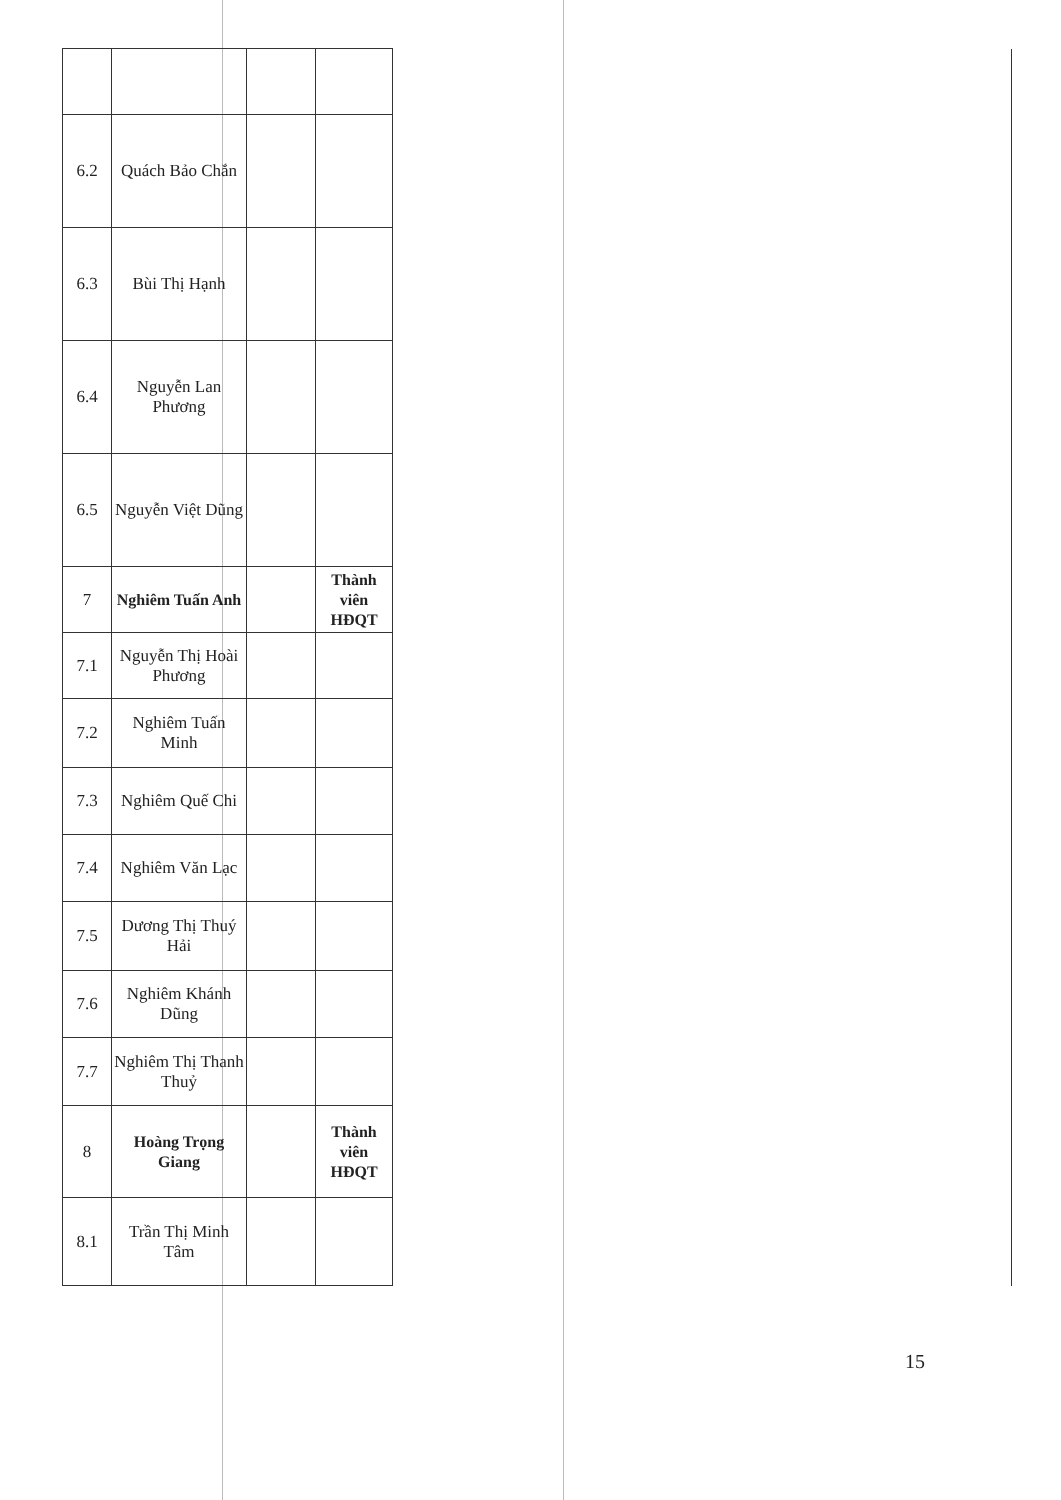| 6.2 | Quách Bảo Chắn | | | |
| 6.3 | Bùi Thị Hạnh | | | |
| 6.4 | Nguyễn Lan Phương | | | |
| 6.5 | Nguyễn Việt Dũng | | | |
| 7 | Nghiêm Tuấn Anh | | Thành viên HĐQT | |
| 7.1 | Nguyễn Thị Hoài Phương | | | |
| 7.2 | Nghiêm Tuấn Minh | | | |
| 7.3 | Nghiêm Quế Chi | | | |
| 7.4 | Nghiêm Văn Lạc | | | |
| 7.5 | Dương Thị Thuý Hải | | | |
| 7.6 | Nghiêm Khánh Dũng | | | |
| 7.7 | Nghiêm Thị Thanh Thuỷ | | | |
| 8 | Hoàng Trọng Giang | | Thành viên HĐQT | |
| 8.1 | Trần Thị Minh Tâm | | | |
15